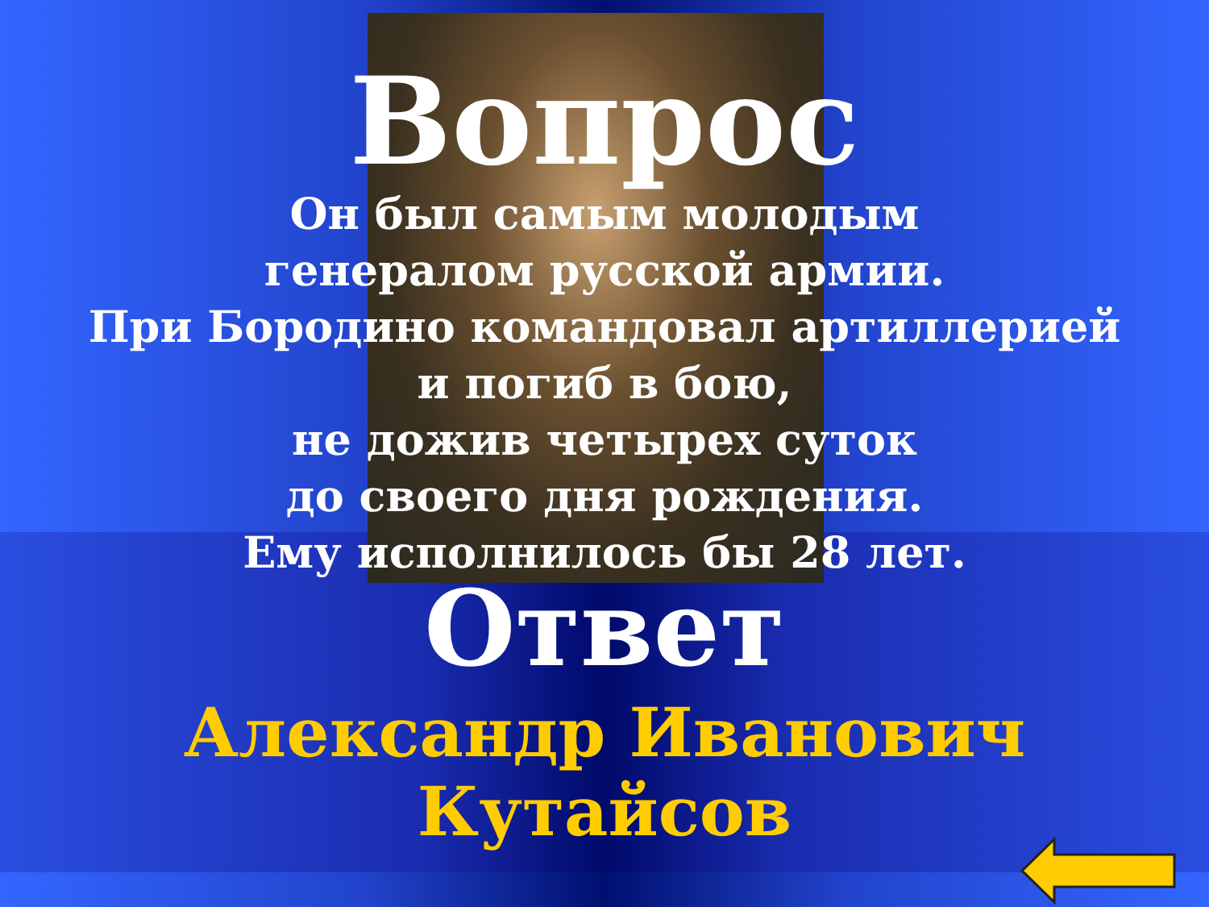Вопрос
Он был самым молодым
генералом русской армии.
При Бородино командовал артиллерией
и погиб в бою,
не дожив четырех суток
до своего дня рождения.
Ему исполнилось бы 28 лет.
Ответ
Александр Иванович
Кутайсов